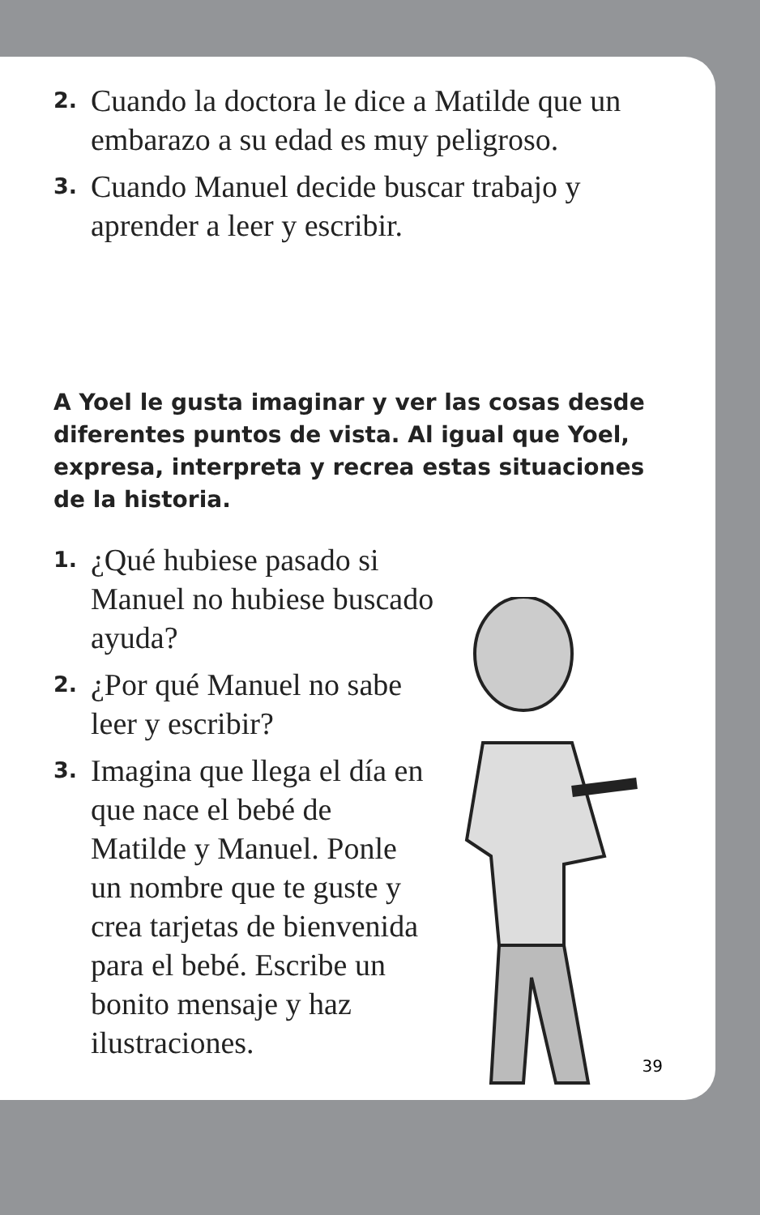2. Cuando la doctora le dice a Matilde que un embarazo a su edad es muy peligroso.
3. Cuando Manuel decide buscar trabajo y aprender a leer y escribir.
A Yoel le gusta imaginar y ver las cosas desde diferentes puntos de vista. Al igual que Yoel, expresa, interpreta y recrea estas situaciones de la historia.
1. ¿Qué hubiese pasado si Manuel no hubiese buscado ayuda?
2. ¿Por qué Manuel no sabe leer y escribir?
3. Imagina que llega el día en que nace el bebé de Matilde y Manuel. Ponle un nombre que te guste y crea tarjetas de bienvenida para el bebé. Escribe un bonito mensaje y haz ilustraciones.
39